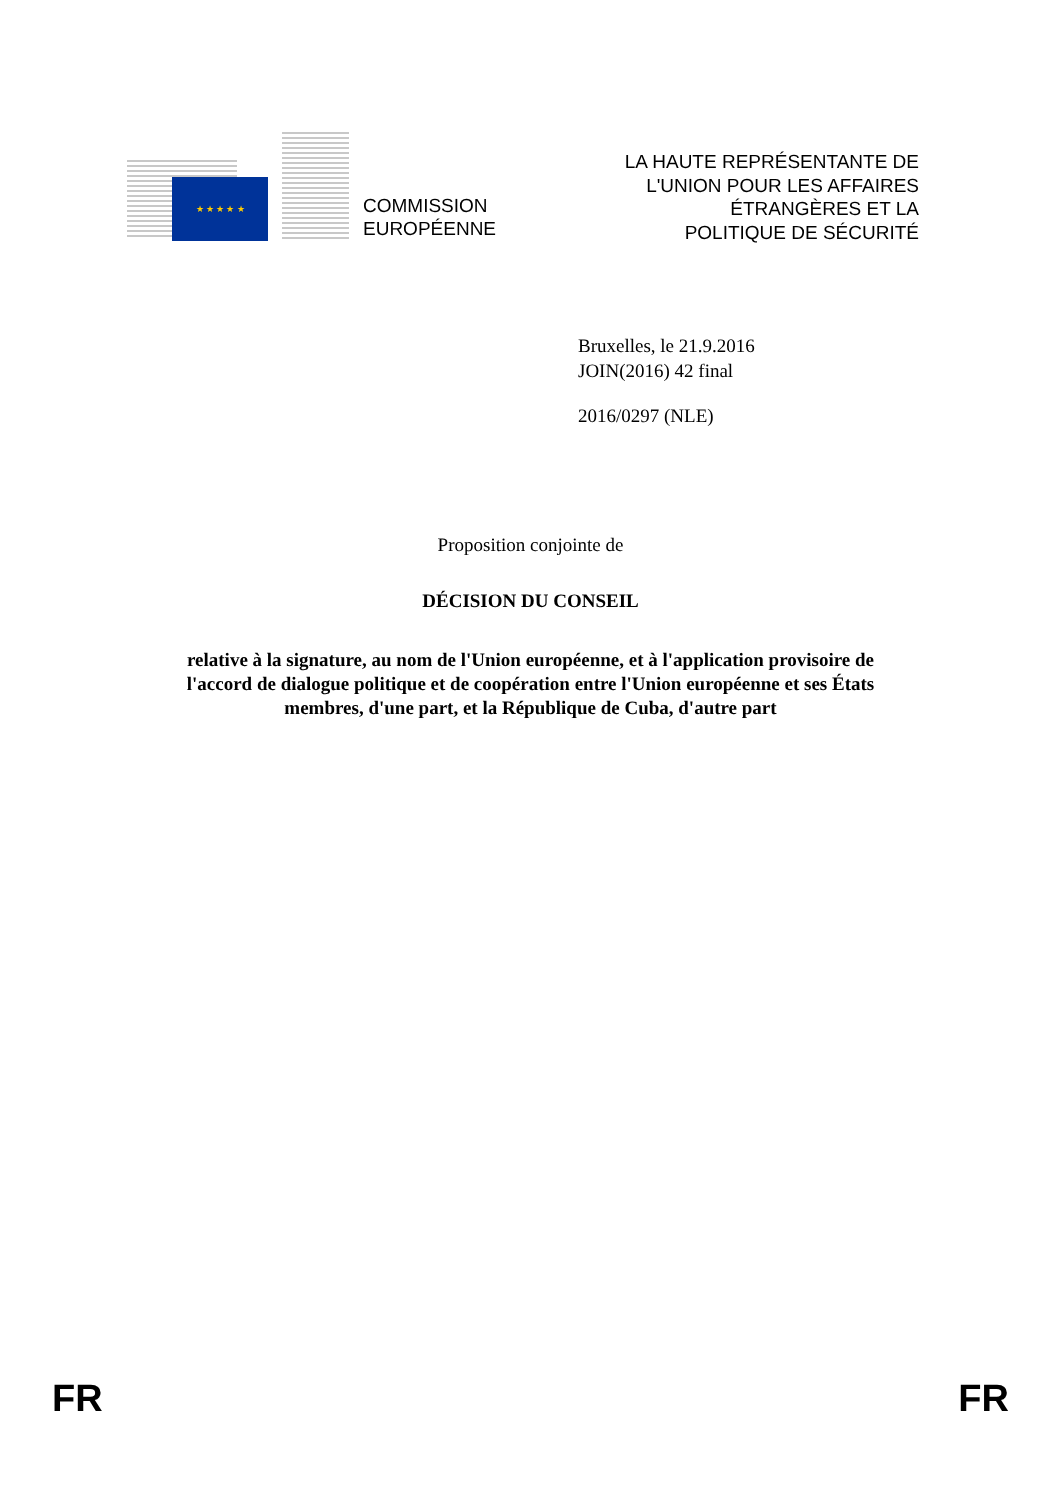★ ★ ★ ★ ★
COMMISSION
EUROPÉENNE
LA HAUTE REPRÉSENTANTE DE
L'UNION POUR LES AFFAIRES
ÉTRANGÈRES ET LA
POLITIQUE DE SÉCURITÉ
Bruxelles, le 21.9.2016
JOIN(2016) 42 final
2016/0297 (NLE)
Proposition conjointe de
DÉCISION DU CONSEIL
relative à la signature, au nom de l'Union européenne, et à l'application provisoire de
l'accord de dialogue politique et de coopération entre l'Union européenne et ses États
membres, d'une part, et la République de Cuba, d'autre part
FR FR